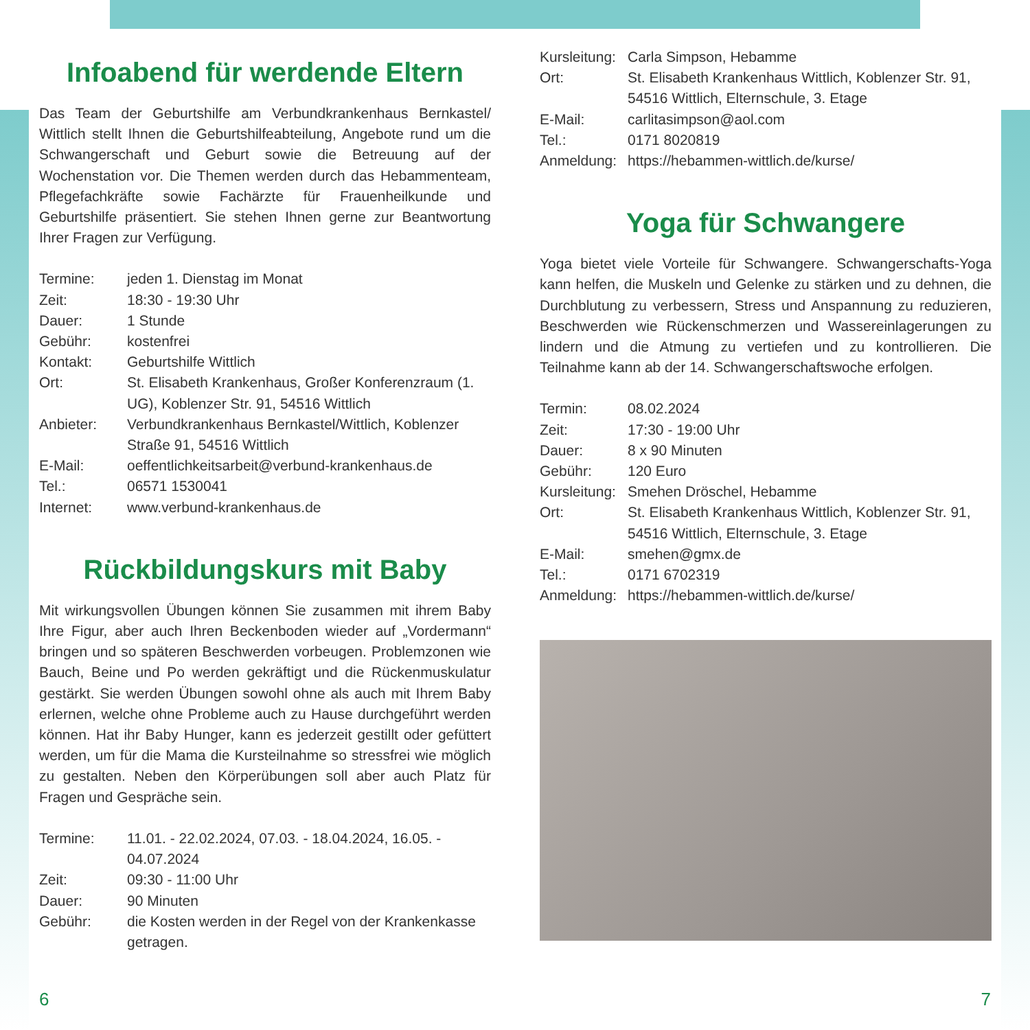Infoabend für werdende Eltern
Das Team der Geburtshilfe am Verbundkrankenhaus Bernkastel/ Wittlich stellt Ihnen die Geburtshilfeabteilung, Angebote rund um die Schwangerschaft und Geburt sowie die Betreuung auf der Wochenstation vor. Die Themen werden durch das Hebammenteam, Pflegefachkräfte sowie Fachärzte für Frauenheilkunde und Geburtshilfe präsentiert. Sie stehen Ihnen gerne zur Beantwortung Ihrer Fragen zur Verfügung.
Termine: jeden 1. Dienstag im Monat Zeit: 18:30 - 19:30 Uhr Dauer: 1 Stunde Gebühr: kostenfrei Kontakt: Geburtshilfe Wittlich Ort: St. Elisabeth Krankenhaus, Großer Konferenzraum (1. UG), Koblenzer Str. 91, 54516 Wittlich Anbieter: Verbundkrankenhaus Bernkastel/Wittlich, Koblenzer Straße 91, 54516 Wittlich E-Mail: oeffentlichkeitsarbeit@verbund-krankenhaus.de Tel.: 06571 1530041 Internet: www.verbund-krankenhaus.de
Rückbildungskurs mit Baby
Mit wirkungsvollen Übungen können Sie zusammen mit ihrem Baby Ihre Figur, aber auch Ihren Beckenboden wieder auf „Vordermann“ bringen und so späteren Beschwerden vorbeugen. Problemzonen wie Bauch, Beine und Po werden gekräftigt und die Rückenmuskulatur gestärkt. Sie werden Übungen sowohl ohne als auch mit Ihrem Baby erlernen, welche ohne Probleme auch zu Hause durchgeführt werden können. Hat ihr Baby Hunger, kann es jederzeit gestillt oder gefüttert werden, um für die Mama die Kursteilnahme so stressfrei wie möglich zu gestalten. Neben den Körperübungen soll aber auch Platz für Fragen und Gespräche sein.
Termine: 11.01. - 22.02.2024, 07.03. - 18.04.2024, 16.05. - 04.07.2024 Zeit: 09:30 - 11:00 Uhr Dauer: 90 Minuten Gebühr: die Kosten werden in der Regel von der Krankenkasse getragen.
Kursleitung: Carla Simpson, Hebamme Ort: St. Elisabeth Krankenhaus Wittlich, Koblenzer Str. 91, 54516 Wittlich, Elternschule, 3. Etage E-Mail: carlitasimpson@aol.com Tel.: 0171 8020819 Anmeldung: https://hebammen-wittlich.de/kurse/
Yoga für Schwangere
Yoga bietet viele Vorteile für Schwangere. Schwangerschafts-Yoga kann helfen, die Muskeln und Gelenke zu stärken und zu dehnen, die Durchblutung zu verbessern, Stress und Anspannung zu reduzieren, Beschwerden wie Rückenschmerzen und Wassereinlagerungen zu lindern und die Atmung zu vertiefen und zu kontrollieren. Die Teilnahme kann ab der 14. Schwangerschaftswoche erfolgen.
Termin: 08.02.2024 Zeit: 17:30 - 19:00 Uhr Dauer: 8 x 90 Minuten Gebühr: 120 Euro Kursleitung: Smehen Dröschel, Hebamme Ort: St. Elisabeth Krankenhaus Wittlich, Koblenzer Str. 91, 54516 Wittlich, Elternschule, 3. Etage E-Mail: smehen@gmx.de Tel.: 0171 6702319 Anmeldung: https://hebammen-wittlich.de/kurse/
6 7